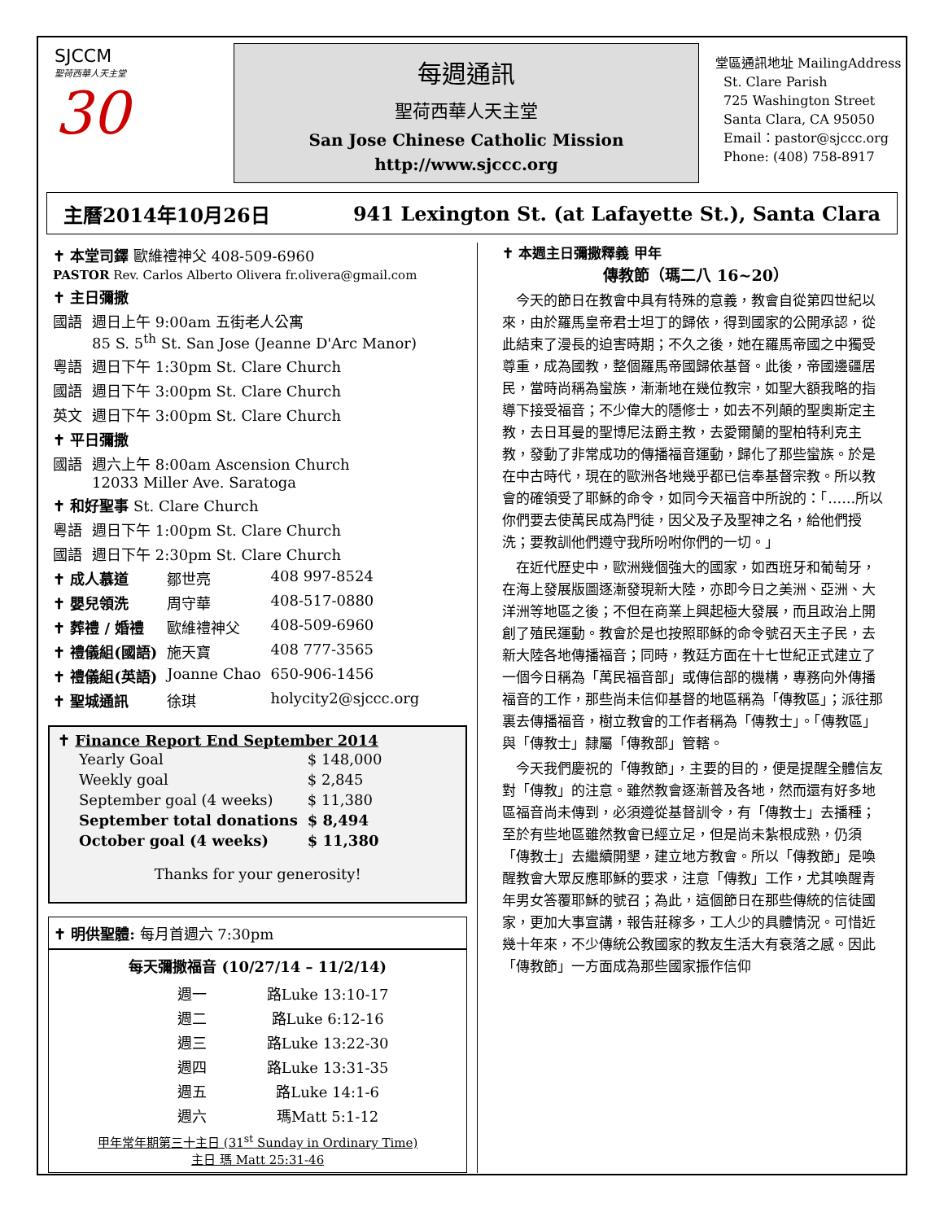SJCCM
聖荷西華人天主堂
30
每週通訊
聖荷西華人天主堂
San Jose Chinese Catholic Mission
http://www.sjccc.org
堂區通訊地址 MailingAddress
St. Clare Parish
725 Washington Street
Santa Clara, CA 95050
Email：pastor@sjccc.org
Phone: (408) 758-8917
主曆2014年10月26日 941 Lexington St. (at Lafayette St.), Santa Clara
| ✝ 本堂司鐸 歐維禮神父 408-509-6960 PASTOR Rev. Carlos Alberto Olivera fr.olivera@gmail.com | |
| ✝ 主日彌撒 | |
| 國語 | 週日上午 9:00am 五街老人公寓 85 S. 5<sup>th</sup> St. San Jose (Jeanne D'Arc Manor) |
| 粵語 | 週日下午 1:30pm St. Clare Church |
| 國語 | 週日下午 3:00pm St. Clare Church |
| 英文 | 週日下午 3:00pm St. Clare Church |
| ✝ 平日彌撒 | |
| 國語 | 週六上午 8:00am Ascension Church 12033 Miller Ave. Saratoga |
| ✝ 和好聖事 St. Clare Church | |
| 粵語 | 週日下午 1:00pm St. Clare Church |
| 國語 | 週日下午 2:30pm St. Clare Church |
| ✝ 成人慕道 | 鄒世亮 | 408 997-8524 |
| ✝ 嬰兒領洗 | 周守華 | 408-517-0880 |
| ✝ 葬禮 / 婚禮 | 歐維禮神父 | 408-509-6960 |
| ✝ 禮儀組(國語) | 施天寶 | 408 777-3565 |
| ✝ 禮儀組(英語) | Joanne Chao | 650-906-1456 |
| ✝ 聖城通訊 | 徐琪 | holycity2@sjccc.org |
✝ Finance Report End September 2014
| Yearly Goal | $ 148,000 |
| Weekly goal | $ 2,845 |
| September goal (4 weeks) | $ 11,380 |
| September total donations | $ 8,494 |
| October goal (4 weeks) | $ 11,380 |
Thanks for your generosity!
✝ 明供聖體: 每月首週六 7:30pm
每天彌撒福音 (10/27/14 – 11/2/14)
| 週一 | 路Luke 13:10-17 |
| 週二 | 路Luke 6:12-16 |
| 週三 | 路Luke 13:22-30 |
| 週四 | 路Luke 13:31-35 |
| 週五 | 路Luke 14:1-6 |
| 週六 | 瑪Matt 5:1-12 |
甲年常年期第三十主日 (31<sup>st</sup> Sunday in Ordinary Time)
主日 瑪 Matt 25:31-46
✝ 本週主日彌撒釋義 甲年
傳教節（瑪二八 16~20）
　今天的節日在教會中具有特殊的意義，教會自從第四世紀以來，由於羅馬皇帝君士坦丁的歸依，得到國家的公開承認，從此結束了漫長的迫害時期；不久之後，她在羅馬帝國之中獨受尊重，成為國教，整個羅馬帝國歸依基督。此後，帝國邊疆居民，當時尚稱為蠻族，漸漸地在幾位教宗，如聖大額我略的指導下接受福音；不少偉大的隱修士，如去不列顛的聖奧斯定主教，去日耳曼的聖博尼法爵主教，去愛爾蘭的聖柏特利克主教，發動了非常成功的傳播福音運動，歸化了那些蠻族。於是在中古時代，現在的歐洲各地幾乎都已信奉基督宗教。所以教會的確領受了耶穌的命令，如同今天福音中所說的：「……所以你們要去使萬民成為門徒，因父及子及聖神之名，給他們授洗；要教訓他們遵守我所吩咐你們的一切。」
　在近代歷史中，歐洲幾個強大的國家，如西班牙和葡萄牙，在海上發展版圖逐漸發現新大陸，亦即今日之美洲、亞洲、大洋洲等地區之後；不但在商業上興起極大發展，而且政治上開創了殖民運動。教會於是也按照耶穌的命令號召天主子民，去新大陸各地傳播福音；同時，教廷方面在十七世紀正式建立了一個今日稱為「萬民福音部」或傳信部的機構，專務向外傳播福音的工作，那些尚未信仰基督的地區稱為「傳教區」；派往那裏去傳播福音，樹立教會的工作者稱為「傳教士」。「傳教區」與「傳教士」隸屬「傳教部」管轄。
　今天我們慶祝的「傳教節」，主要的目的，便是提醒全體信友對「傳教」的注意。雖然教會逐漸普及各地，然而還有好多地區福音尚未傳到，必須遵從基督訓令，有「傳教士」去播種；至於有些地區雖然教會已經立足，但是尚未紮根成熟，仍須「傳教士」去繼續開墾，建立地方教會。所以「傳教節」是喚醒教會大眾反應耶穌的要求，注意「傳教」工作，尤其喚醒青年男女答覆耶穌的號召；為此，這個節日在那些傳統的信徒國家，更加大事宣講，報告莊稼多，工人少的具體情況。可惜近幾十年來，不少傳統公教國家的教友生活大有衰落之感。因此「傳教節」一方面成為那些國家振作信仰